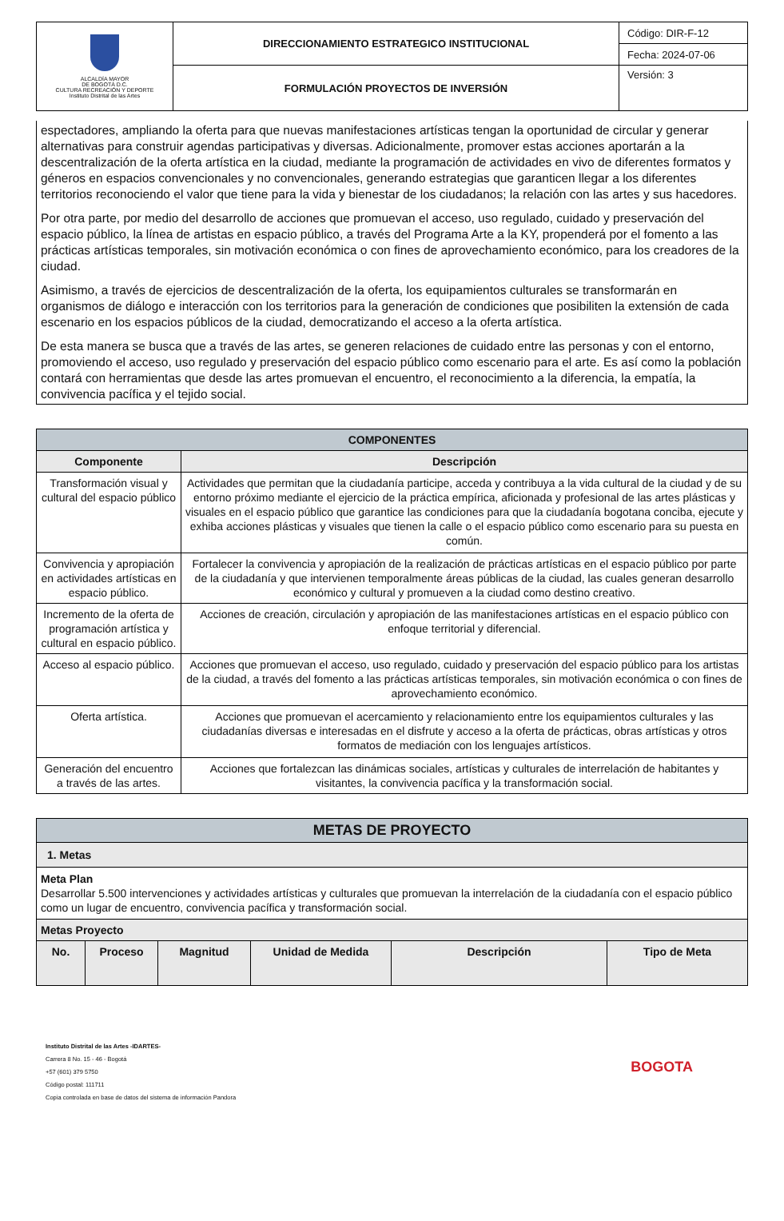| ALCALDÍA MAYOR DE BOGOTÁ D.C. CULTURA RECREACIÓN Y DEPORTE Instituto Distrital de las Artes | DIRECCIONAMIENTO ESTRATEGICO INSTITUCIONAL | Código: DIR-F-12 |
| | | Fecha: 2024-07-06 |
| | FORMULACIÓN PROYECTOS DE INVERSIÓN | Versión: 3 |
espectadores, ampliando la oferta para que nuevas manifestaciones artísticas tengan la oportunidad de circular y generar alternativas para construir agendas participativas y diversas. Adicionalmente, promover estas acciones aportarán a la descentralización de la oferta artística en la ciudad, mediante la programación de actividades en vivo de diferentes formatos y géneros en espacios convencionales y no convencionales, generando estrategias que garanticen llegar a los diferentes territorios reconociendo el valor que tiene para la vida y bienestar de los ciudadanos; la relación con las artes y sus hacedores.
Por otra parte, por medio del desarrollo de acciones que promuevan el acceso, uso regulado, cuidado y preservación del espacio público, la línea de artistas en espacio público, a través del Programa Arte a la KY, propenderá por el fomento a las prácticas artísticas temporales, sin motivación económica o con fines de aprovechamiento económico, para los creadores de la ciudad.
Asimismo, a través de ejercicios de descentralización de la oferta, los equipamientos culturales se transformarán en organismos de diálogo e interacción con los territorios para la generación de condiciones que posibiliten la extensión de cada escenario en los espacios públicos de la ciudad, democratizando el acceso a la oferta artística.
De esta manera se busca que a través de las artes, se generen relaciones de cuidado entre las personas y con el entorno, promoviendo el acceso, uso regulado y preservación del espacio público como escenario para el arte. Es así como la población contará con herramientas que desde las artes promuevan el encuentro, el reconocimiento a la diferencia, la empatía, la convivencia pacífica y el tejido social.
| COMPONENTES | |
| Componente | Descripción |
| Transformación visual y cultural del espacio público | Actividades que permitan que la ciudadanía participe, acceda y contribuya a la vida cultural de la ciudad y de su entorno próximo mediante el ejercicio de la práctica empírica, aficionada y profesional de las artes plásticas y visuales en el espacio público que garantice las condiciones para que la ciudadanía bogotana conciba, ejecute y exhiba acciones plásticas y visuales que tienen la calle o el espacio público como escenario para su puesta en común. |
| Convivencia y apropiación en actividades artísticas en espacio público. | Fortalecer la convivencia y apropiación de la realización de prácticas artísticas en el espacio público por parte de la ciudadanía y que intervienen temporalmente áreas públicas de la ciudad, las cuales generan desarrollo económico y cultural y promueven a la ciudad como destino creativo. |
| Incremento de la oferta de programación artística y cultural en espacio público. | Acciones de creación, circulación y apropiación de las manifestaciones artísticas en el espacio público con enfoque territorial y diferencial. |
| Acceso al espacio público. | Acciones que promuevan el acceso, uso regulado, cuidado y preservación del espacio público para los artistas de la ciudad, a través del fomento a las prácticas artísticas temporales, sin motivación económica o con fines de aprovechamiento económico. |
| Oferta artística. | Acciones que promuevan el acercamiento y relacionamiento entre los equipamientos culturales y las ciudadanías diversas e interesadas en el disfrute y acceso a la oferta de prácticas, obras artísticas y otros formatos de mediación con los lenguajes artísticos. |
| Generación del encuentro a través de las artes. | Acciones que fortalezcan las dinámicas sociales, artísticas y culturales de interrelación de habitantes y visitantes, la convivencia pacífica y la transformación social. |
| METAS DE PROYECTO | | | | | |
| 1. Metas | | | | | |
| Meta Plan Desarrollar 5.500 intervenciones y actividades artísticas y culturales que promuevan la interrelación de la ciudadanía con el espacio público como un lugar de encuentro, convivencia pacífica y transformación social. | | | | | |
| Metas Proyecto | | | | | |
| No. | Proceso | Magnitud | Unidad de Medida | Descripción | Tipo de Meta |
Instituto Distrital de las Artes -IDARTES-
Carrera 8 No. 15 - 46 - Bogotá
+57 (601) 379 5750
Código postal: 111711
Copia controlada en base de datos del sistema de información Pandora
BOGOTA